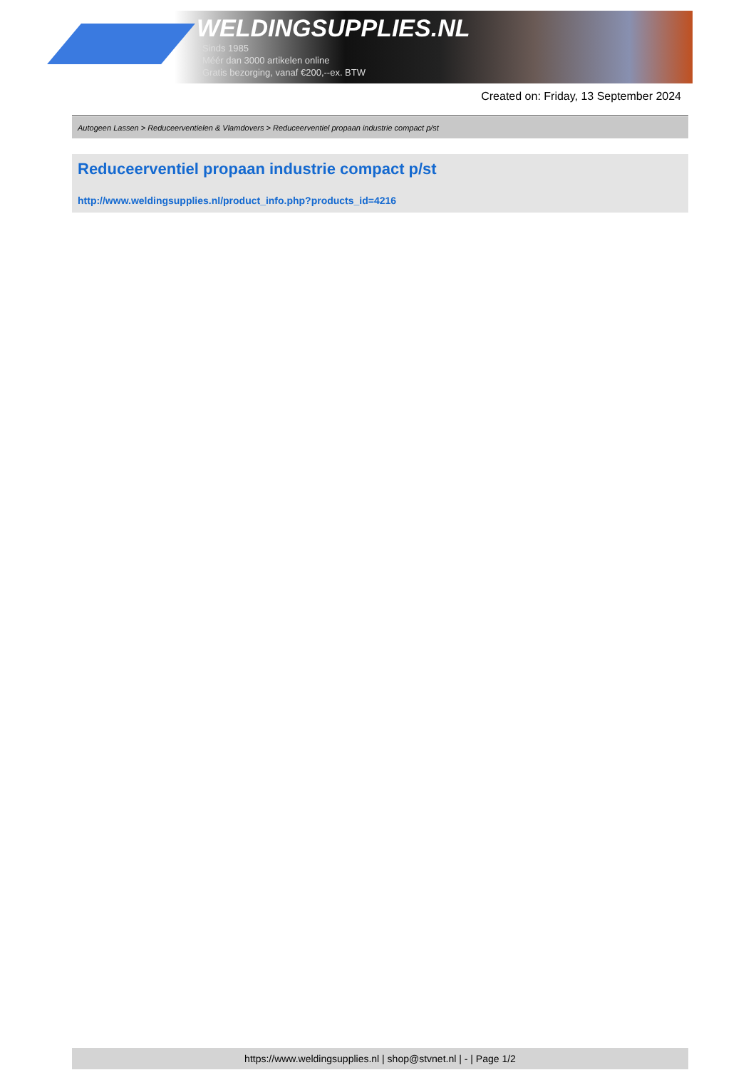WELDINGSUPPLIES.NL
- Sinds 1985
- Méér dan 3000 artikelen online
- Gratis bezorging, vanaf €200,--ex. BTW
Created on: Friday, 13 September 2024
Autogeen Lassen > Reduceerventielen & Vlamdovers > Reduceerventiel propaan industrie compact p/st
Reduceerventiel propaan industrie compact p/st
http://www.weldingsupplies.nl/product_info.php?products_id=4216
https://www.weldingsupplies.nl | shop@stvnet.nl | - | Page 1/2